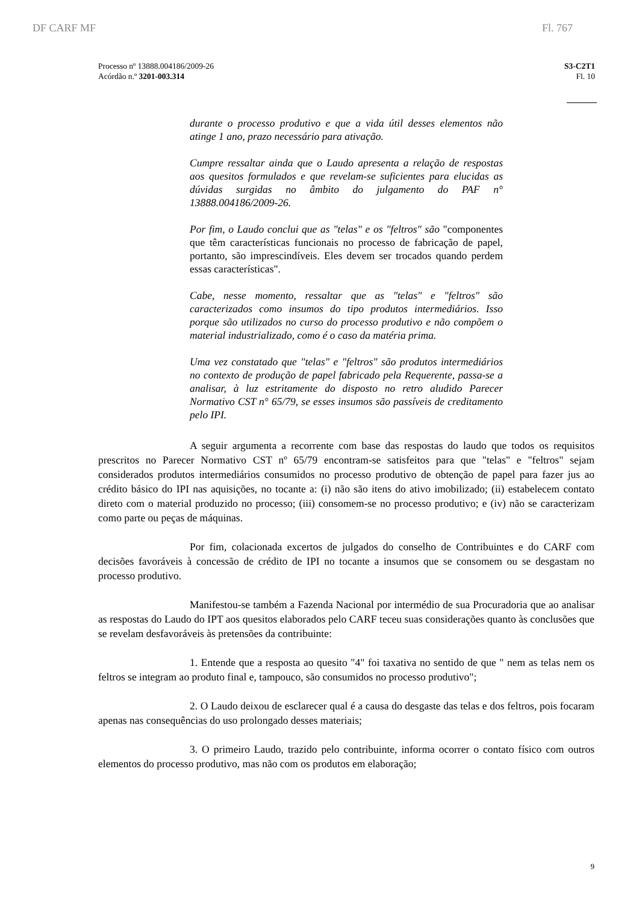DF CARF MF Fl. 767
Processo nº 13888.004186/2009-26
Acórdão n.º 3201-003.314
S3-C2T1
Fl. 10
durante o processo produtivo e que a vida útil desses elementos não atinge 1 ano, prazo necessário para ativação.
Cumpre ressaltar ainda que o Laudo apresenta a relação de respostas aos quesitos formulados e que revelam-se suficientes para elucidas as dúvidas surgidas no âmbito do julgamento do PAF n° 13888.004186/2009-26.
Por fim, o Laudo conclui que as "telas" e os "feltros" são "componentes que têm características funcionais no processo de fabricação de papel, portanto, são imprescindíveis. Eles devem ser trocados quando perdem essas características".
Cabe, nesse momento, ressaltar que as "telas" e "feltros" são caracterizados como insumos do tipo produtos intermediários. Isso porque são utilizados no curso do processo produtivo e não compõem o material industrializado, como é o caso da matéria prima.
Uma vez constatado que "telas" e "feltros" são produtos intermediários no contexto de produção de papel fabricado pela Requerente, passa-se a analisar, à luz estritamente do disposto no retro aludido Parecer Normativo CST n° 65/79, se esses insumos são passíveis de creditamento pelo IPI.
A seguir argumenta a recorrente com base das respostas do laudo que todos os requisitos prescritos no Parecer Normativo CST nº 65/79 encontram-se satisfeitos para que "telas" e "feltros" sejam considerados produtos intermediários consumidos no processo produtivo de obtenção de papel para fazer jus ao crédito básico do IPI nas aquisições, no tocante a: (i) não são itens do ativo imobilizado; (ii) estabelecem contato direto com o material produzido no processo; (iii) consomem-se no processo produtivo; e (iv) não se caracterizam como parte ou peças de máquinas.
Por fim, colacionada excertos de julgados do conselho de Contribuintes e do CARF com decisões favoráveis à concessão de crédito de IPI no tocante a insumos que se consomem ou se desgastam no processo produtivo.
Manifestou-se também a Fazenda Nacional por intermédio de sua Procuradoria que ao analisar as respostas do Laudo do IPT aos quesitos elaborados pelo CARF teceu suas considerações quanto às conclusões que se revelam desfavoráveis às pretensões da contribuinte:
1. Entende que a resposta ao quesito "4" foi taxativa no sentido de que " nem as telas nem os feltros se integram ao produto final e, tampouco, são consumidos no processo produtivo";
2. O Laudo deixou de esclarecer qual é a causa do desgaste das telas e dos feltros, pois focaram apenas nas consequências do uso prolongado desses materiais;
3. O primeiro Laudo, trazido pelo contribuinte, informa ocorrer o contato físico com outros elementos do processo produtivo, mas não com os produtos em elaboração;
9